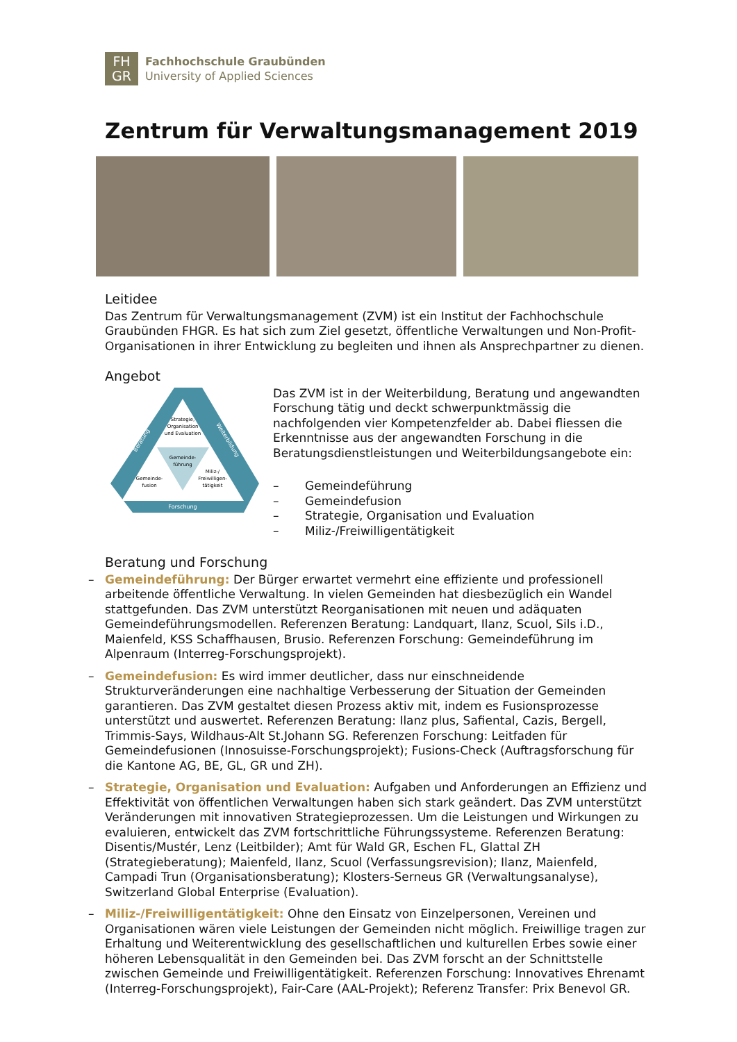FH
GR
Fachhochschule Graubünden
University of Applied Sciences
Zentrum für Verwaltungsmanagement 2019
Leitidee
Das Zentrum für Verwaltungsmanagement (ZVM) ist ein Institut der Fachhochschule Graubünden FHGR. Es hat sich zum Ziel gesetzt, öffentliche Verwaltungen und Non-Profit-Organisationen in ihrer Entwicklung zu begleiten und ihnen als Ansprechpartner zu dienen.
Angebot
Strategie,
Organisation
und Evaluation
Gemeinde-
führung
Gemeinde-
fusion
Miliz-/
Freiwilligen-
tätigkeit
Forschung
Beratung
Weiterbildung
Das ZVM ist in der Weiterbildung, Beratung und angewandten Forschung tätig und deckt schwerpunktmässig die nachfolgenden vier Kompetenzfelder ab. Dabei fliessen die Erkenntnisse aus der angewandten Forschung in die Beratungsdienstleistungen und Weiterbildungsangebote ein:
– Gemeindeführung
– Gemeindefusion
– Strategie, Organisation und Evaluation
– Miliz-/Freiwilligentätigkeit
Beratung und Forschung
– Gemeindeführung: Der Bürger erwartet vermehrt eine effiziente und professionell arbeitende öffentliche Verwaltung. In vielen Gemeinden hat diesbezüglich ein Wandel stattgefunden. Das ZVM unterstützt Reorganisationen mit neuen und adäquaten Gemeindeführungsmodellen. Referenzen Beratung: Landquart, Ilanz, Scuol, Sils i.D., Maienfeld, KSS Schaffhausen, Brusio. Referenzen Forschung: Gemeindeführung im Alpenraum (Interreg-Forschungsprojekt).
– Gemeindefusion: Es wird immer deutlicher, dass nur einschneidende Strukturveränderungen eine nachhaltige Verbesserung der Situation der Gemeinden garantieren. Das ZVM gestaltet diesen Prozess aktiv mit, indem es Fusionsprozesse unterstützt und auswertet. Referenzen Beratung: Ilanz plus, Safiental, Cazis, Bergell, Trimmis-Says, Wildhaus-Alt St.Johann SG. Referenzen Forschung: Leitfaden für Gemeindefusionen (Innosuisse-Forschungsprojekt); Fusions-Check (Auftragsforschung für die Kantone AG, BE, GL, GR und ZH).
– Strategie, Organisation und Evaluation: Aufgaben und Anforderungen an Effizienz und Effektivität von öffentlichen Verwaltungen haben sich stark geändert. Das ZVM unterstützt Veränderungen mit innovativen Strategieprozessen. Um die Leistungen und Wirkungen zu evaluieren, entwickelt das ZVM fortschrittliche Führungssysteme. Referenzen Beratung: Disentis/Mustér, Lenz (Leitbilder); Amt für Wald GR, Eschen FL, Glattal ZH (Strategieberatung); Maienfeld, Ilanz, Scuol (Verfassungsrevision); Ilanz, Maienfeld, Campadi Trun (Organisationsberatung); Klosters-Serneus GR (Verwaltungsanalyse), Switzerland Global Enterprise (Evaluation).
– Miliz-/Freiwilligentätigkeit: Ohne den Einsatz von Einzelpersonen, Vereinen und Organisationen wären viele Leistungen der Gemeinden nicht möglich. Freiwillige tragen zur Erhaltung und Weiterentwicklung des gesellschaftlichen und kulturellen Erbes sowie einer höheren Lebensqualität in den Gemeinden bei. Das ZVM forscht an der Schnittstelle zwischen Gemeinde und Freiwilligentätigkeit. Referenzen Forschung: Innovatives Ehrenamt (Interreg-Forschungsprojekt), Fair-Care (AAL-Projekt); Referenz Transfer: Prix Benevol GR.